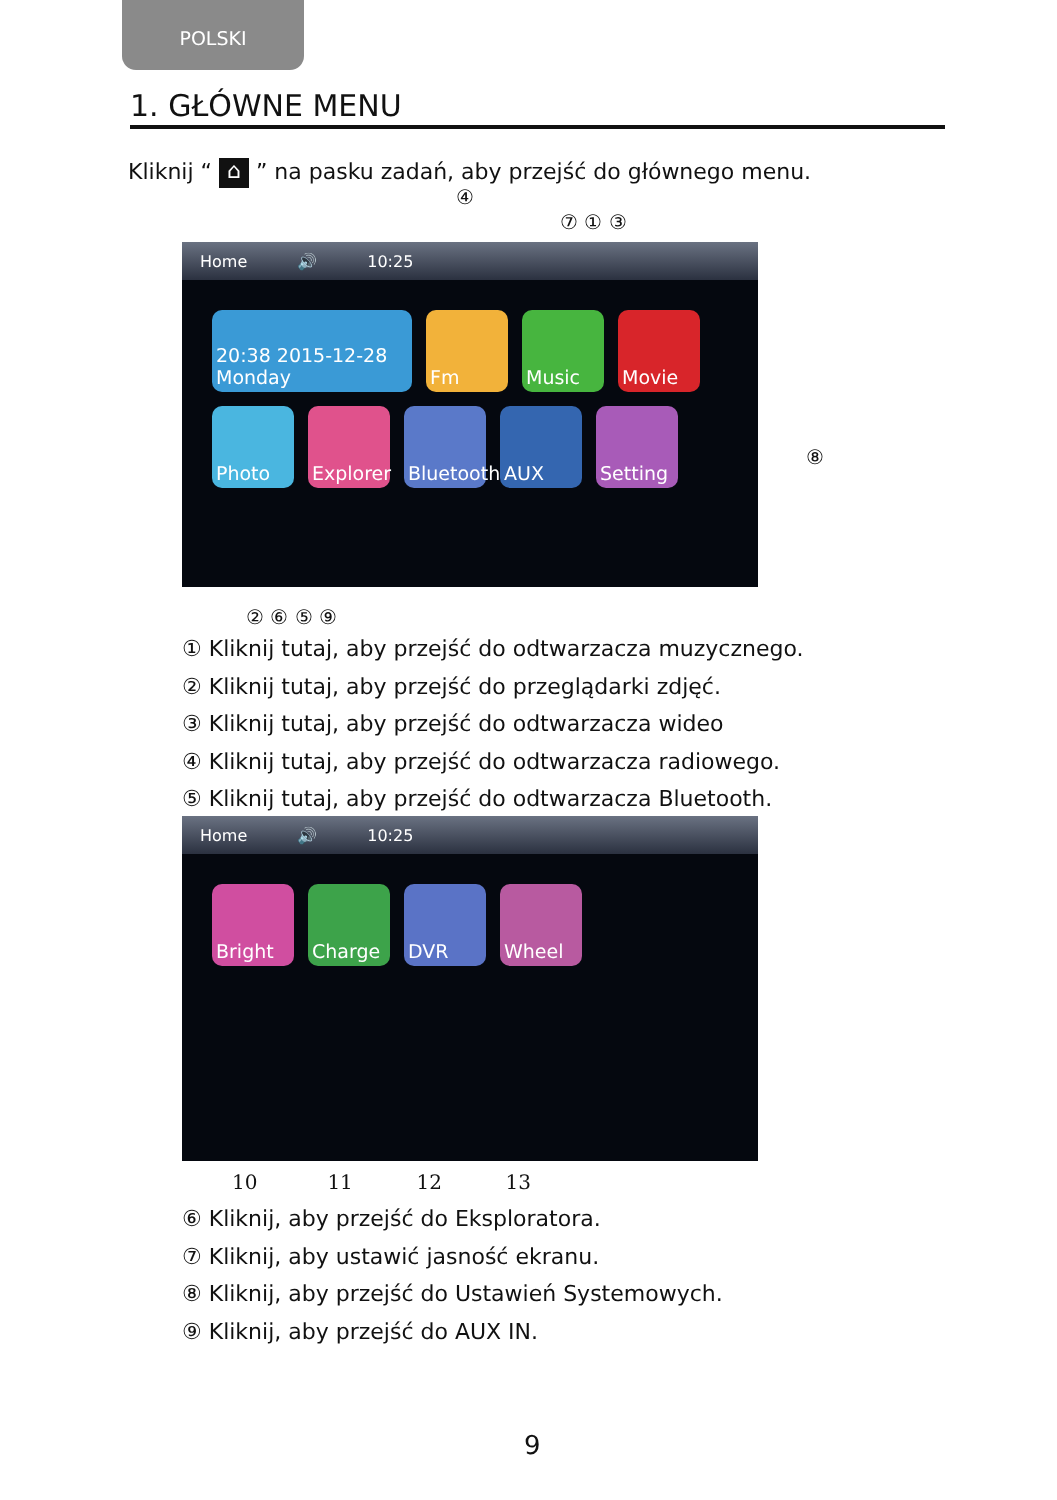POLSKI
1. GŁÓWNE MENU
Kliknij “ ⌂ ” na pasku zadań, aby przejść do głównego menu.
④
⑦ ① ③
Home 🔊 10:25
20:38 2015-12-28 Monday
Fm
Music
Movie
Photo
Explorer
Bluetooth
AUX
Setting
⑧
② ⑥ ⑤ ⑨
① Kliknij tutaj, aby przejść do odtwarzacza muzycznego.
② Kliknij tutaj, aby przejść do przeglądarki zdjęć.
③ Kliknij tutaj, aby przejść do odtwarzacza wideo
④ Kliknij tutaj, aby przejść do odtwarzacza radiowego.
⑤ Kliknij tutaj, aby przejść do odtwarzacza Bluetooth.
Home 🔊 10:25
Bright
Charge
DVR
Wheel
10 11 12 13
⑥ Kliknij, aby przejść do Eksploratora.
⑦ Kliknij, aby ustawić jasność ekranu.
⑧ Kliknij, aby przejść do Ustawień Systemowych.
⑨ Kliknij, aby przejść do AUX IN.
9